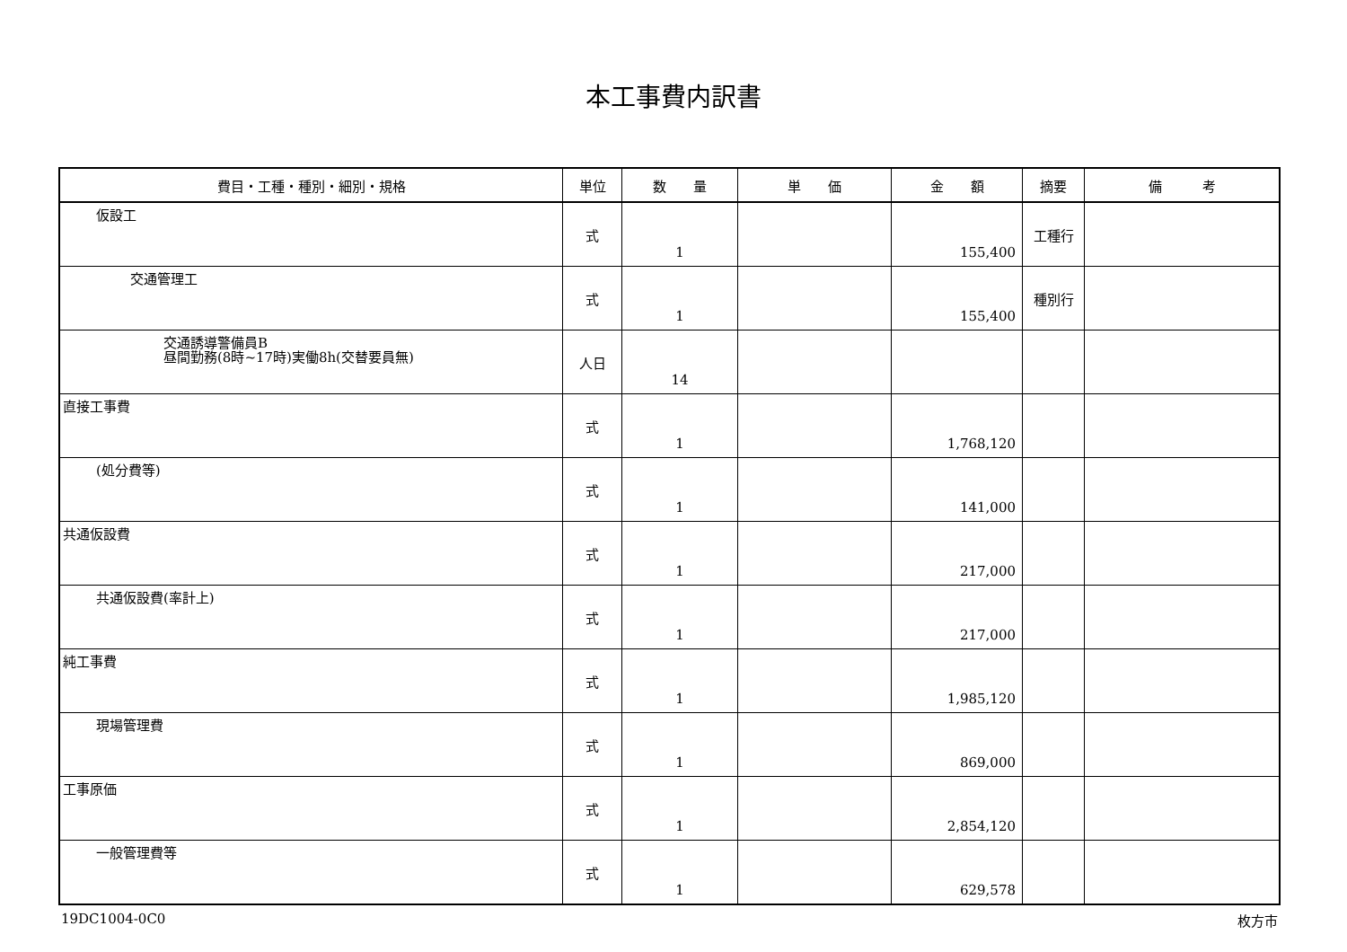本工事費内訳書
| 費目・工種・種別・細別・規格 | 単位 | 数 量 | 単 価 | 金 額 | 摘要 | 備 考 |
| --- | --- | --- | --- | --- | --- | --- |
| 仮設工 | 式 | 1 | | 155,400 | 工種行 | |
| 交通管理工 | 式 | 1 | | 155,400 | 種別行 | |
| 交通誘導警備員B 昼間勤務(8時~17時)実働8h(交替要員無) | 人日 | 14 | | | | |
| 直接工事費 | 式 | 1 | | 1,768,120 | | |
| (処分費等) | 式 | 1 | | 141,000 | | |
| 共通仮設費 | 式 | 1 | | 217,000 | | |
| 共通仮設費(率計上) | 式 | 1 | | 217,000 | | |
| 純工事費 | 式 | 1 | | 1,985,120 | | |
| 現場管理費 | 式 | 1 | | 869,000 | | |
| 工事原価 | 式 | 1 | | 2,854,120 | | |
| 一般管理費等 | 式 | 1 | | 629,578 | | |
19DC1004-0C0 枚方市